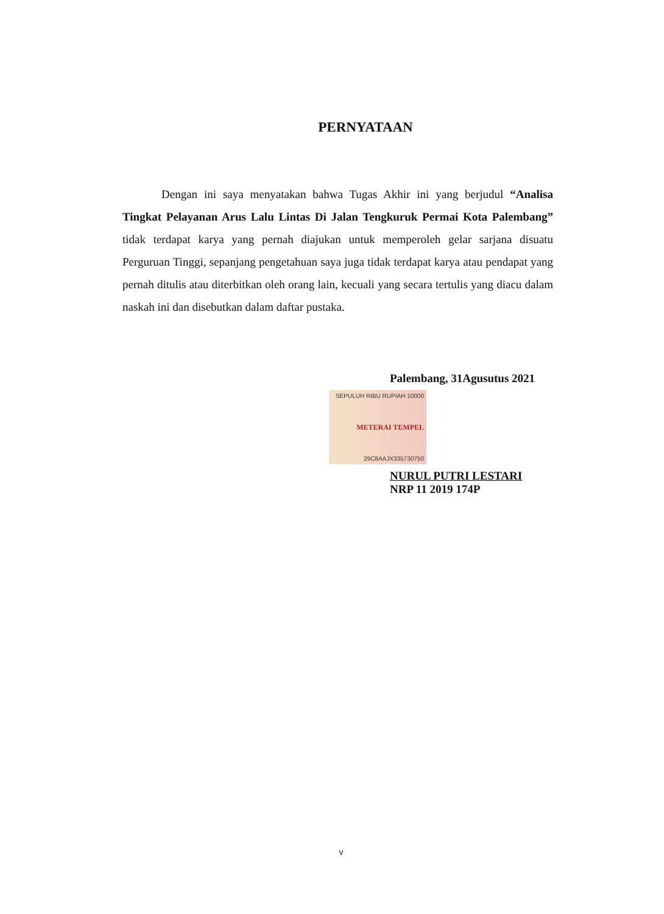PERNYATAAN
Dengan ini saya menyatakan bahwa Tugas Akhir ini yang berjudul “Analisa Tingkat Pelayanan Arus Lalu Lintas Di Jalan Tengkuruk Permai Kota Palembang” tidak terdapat karya yang pernah diajukan untuk memperoleh gelar sarjana disuatu Perguruan Tinggi, sepanjang pengetahuan saya juga tidak terdapat karya atau pendapat yang pernah ditulis atau diterbitkan oleh orang lain, kecuali yang secara tertulis yang diacu dalam naskah ini dan disebutkan dalam daftar pustaka.
Palembang, 31Agusutus 2021
SEPULUH RIBU RUPIAH 10000
METERAI TEMPEL
29C8AAJX335730750
NURUL PUTRI LESTARI
NRP 11 2019 174P
v